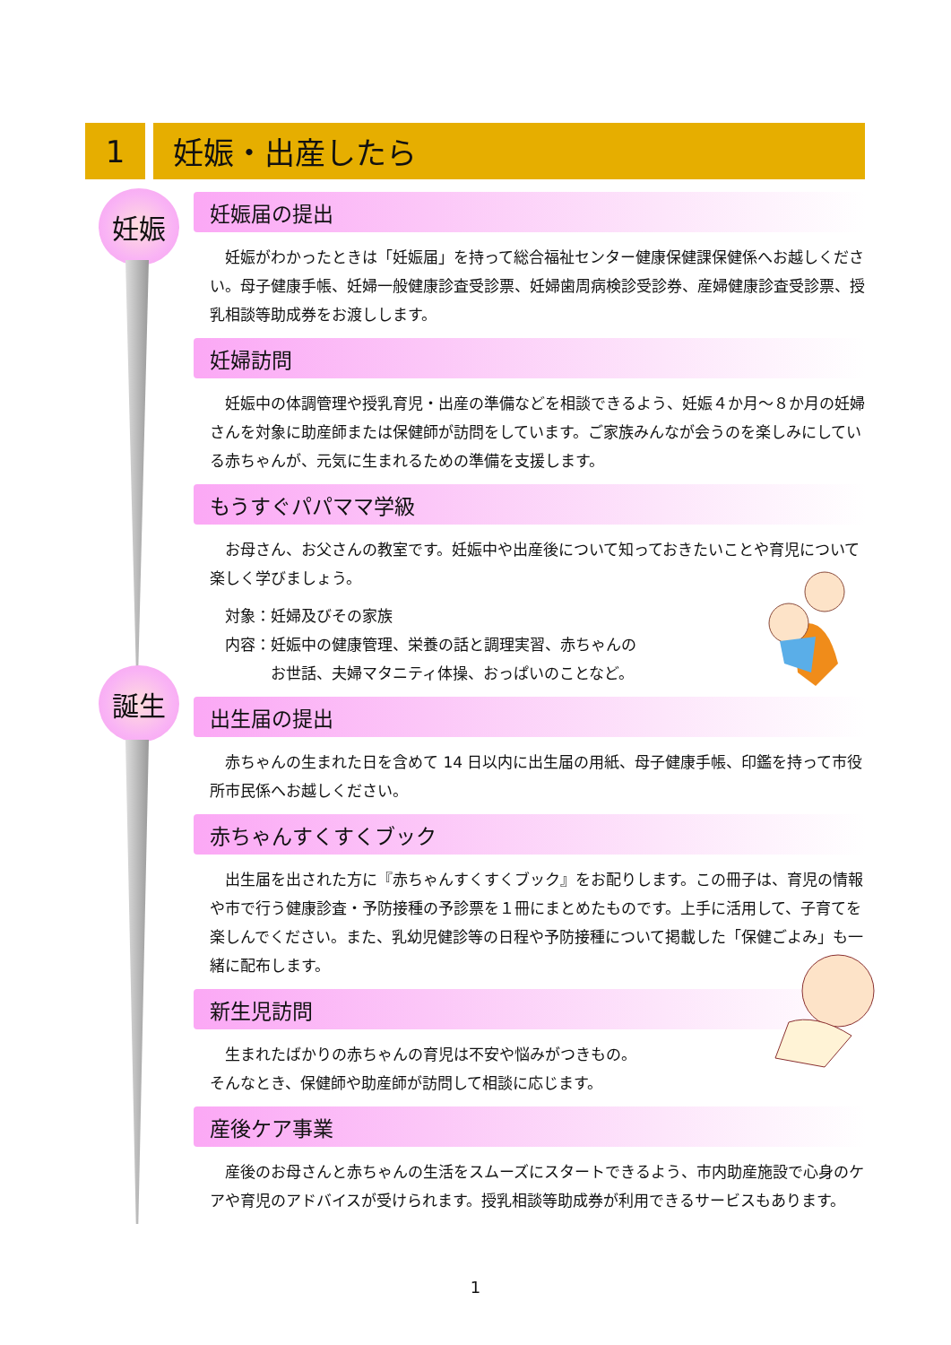1 妊娠・出産したら
妊娠
誕生
妊娠届の提出
妊娠がわかったときは「妊娠届」を持って総合福祉センター健康保健課保健係へお越しください。母子健康手帳、妊婦一般健康診査受診票、妊婦歯周病検診受診券、産婦健康診査受診票、授乳相談等助成券をお渡しします。
妊婦訪問
妊娠中の体調管理や授乳育児・出産の準備などを相談できるよう、妊娠４か月～８か月の妊婦さんを対象に助産師または保健師が訪問をしています。ご家族みんなが会うのを楽しみにしている赤ちゃんが、元気に生まれるための準備を支援します。
もうすぐパパママ学級
お母さん、お父さんの教室です。妊娠中や出産後について知っておきたいことや育児について楽しく学びましょう。
対象：妊婦及びその家族
内容：妊娠中の健康管理、栄養の話と調理実習、赤ちゃんの
　　　お世話、夫婦マタニティ体操、おっぱいのことなど。
出生届の提出
赤ちゃんの生まれた日を含めて 14 日以内に出生届の用紙、母子健康手帳、印鑑を持って市役所市民係へお越しください。
赤ちゃんすくすくブック
出生届を出された方に『赤ちゃんすくすくブック』をお配りします。この冊子は、育児の情報や市で行う健康診査・予防接種の予診票を１冊にまとめたものです。上手に活用して、子育てを楽しんでください。また、乳幼児健診等の日程や予防接種について掲載した「保健ごよみ」も一緒に配布します。
新生児訪問
生まれたばかりの赤ちゃんの育児は不安や悩みがつきもの。
そんなとき、保健師や助産師が訪問して相談に応じます。
産後ケア事業
産後のお母さんと赤ちゃんの生活をスムーズにスタートできるよう、市内助産施設で心身のケアや育児のアドバイスが受けられます。授乳相談等助成券が利用できるサービスもあります。
1